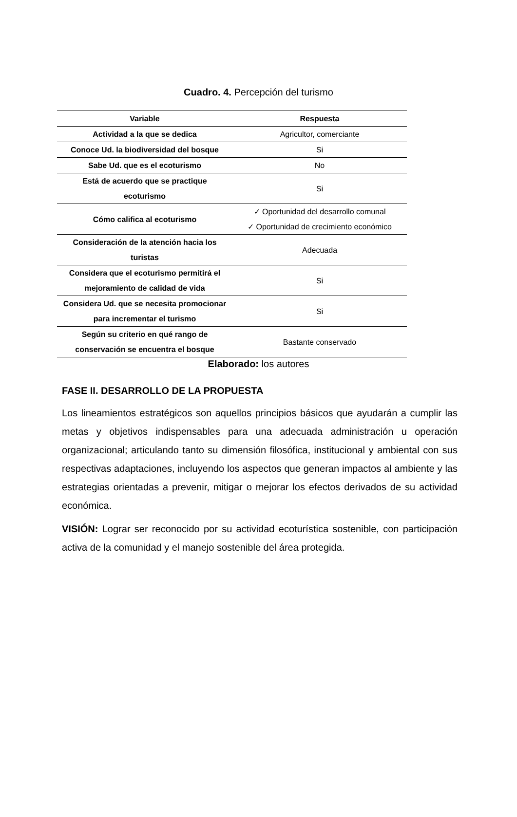Cuadro. 4. Percepción del turismo
| Variable | Respuesta |
| --- | --- |
| Actividad a la que se dedica | Agricultor, comerciante |
| Conoce Ud. la biodiversidad del bosque | Si |
| Sabe Ud. que es el ecoturismo | No |
| Está de acuerdo que se practique ecoturismo | Si |
| Cómo califica al ecoturismo | ✓ Oportunidad del desarrollo comunal ✓ Oportunidad de crecimiento económico |
| Consideración de la atención hacia los turistas | Adecuada |
| Considera que el ecoturismo permitirá el mejoramiento de calidad de vida | Si |
| Considera Ud. que se necesita promocionar para incrementar el turismo | Si |
| Según su criterio en qué rango de conservación se encuentra el bosque | Bastante conservado |
Elaborado: los autores
FASE II. DESARROLLO DE LA PROPUESTA
Los lineamientos estratégicos son aquellos principios básicos que ayudarán a cumplir las metas y objetivos indispensables para una adecuada administración u operación organizacional; articulando tanto su dimensión filosófica, institucional y ambiental con sus respectivas adaptaciones, incluyendo los aspectos que generan impactos al ambiente y las estrategias orientadas a prevenir, mitigar o mejorar los efectos derivados de su actividad económica.
VISIÓN: Lograr ser reconocido por su actividad ecoturística sostenible, con participación activa de la comunidad y el manejo sostenible del área protegida.